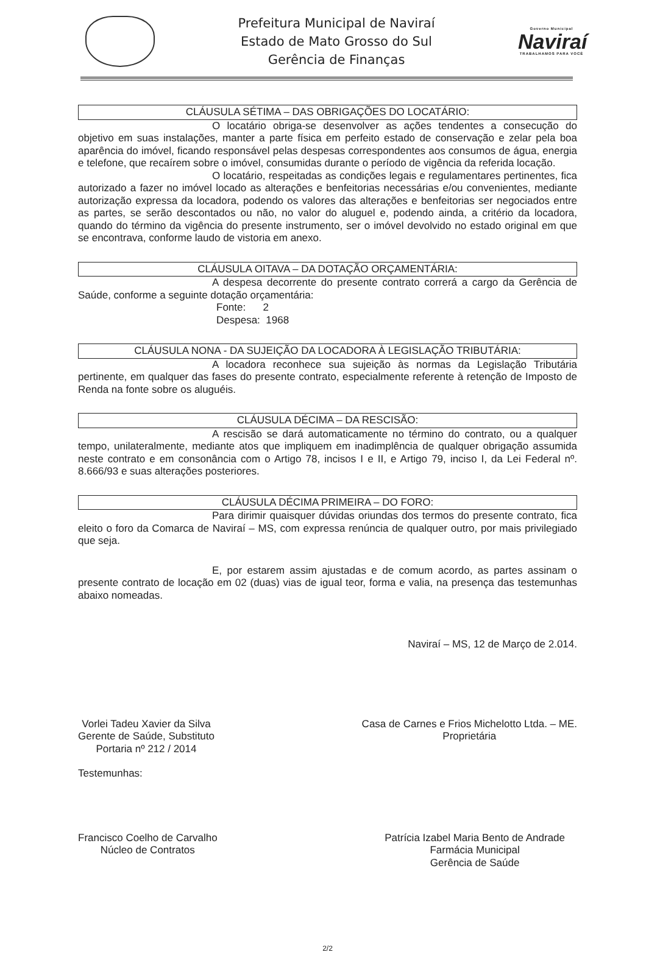Prefeitura Municipal de Naviraí
Estado de Mato Grosso do Sul
Gerência de Finanças
Governo Municipal
Naviraí
TRABALHAMOS PARA VOCÊ
CLÁUSULA SÉTIMA – DAS OBRIGAÇÕES DO LOCATÁRIO:
O locatário obriga-se desenvolver as ações tendentes a consecução do objetivo em suas instalações, manter a parte física em perfeito estado de conservação e zelar pela boa aparência do imóvel, ficando responsável pelas despesas correspondentes aos consumos de água, energia e telefone, que recaírem sobre o imóvel, consumidas durante o período de vigência da referida locação.
O locatário, respeitadas as condições legais e regulamentares pertinentes, fica autorizado a fazer no imóvel locado as alterações e benfeitorias necessárias e/ou convenientes, mediante autorização expressa da locadora, podendo os valores das alterações e benfeitorias ser negociados entre as partes, se serão descontados ou não, no valor do aluguel e, podendo ainda, a critério da locadora, quando do término da vigência do presente instrumento, ser o imóvel devolvido no estado original em que se encontrava, conforme laudo de vistoria em anexo.
CLÁUSULA OITAVA – DA DOTAÇÃO ORÇAMENTÁRIA:
A despesa decorrente do presente contrato correrá a cargo da Gerência de Saúde, conforme a seguinte dotação orçamentária:
Fonte: 2
Despesa: 1968
CLÁUSULA NONA - DA SUJEIÇÃO DA LOCADORA À LEGISLAÇÃO TRIBUTÁRIA:
A locadora reconhece sua sujeição às normas da Legislação Tributária pertinente, em qualquer das fases do presente contrato, especialmente referente à retenção de Imposto de Renda na fonte sobre os aluguéis.
CLÁUSULA DÉCIMA – DA RESCISÃO:
A rescisão se dará automaticamente no término do contrato, ou a qualquer tempo, unilateralmente, mediante atos que impliquem em inadimplência de qualquer obrigação assumida neste contrato e em consonância com o Artigo 78, incisos I e II, e Artigo 79, inciso I, da Lei Federal nº. 8.666/93 e suas alterações posteriores.
CLÁUSULA DÉCIMA PRIMEIRA – DO FORO:
Para dirimir quaisquer dúvidas oriundas dos termos do presente contrato, fica eleito o foro da Comarca de Naviraí – MS, com expressa renúncia de qualquer outro, por mais privilegiado que seja.
E, por estarem assim ajustadas e de comum acordo, as partes assinam o presente contrato de locação em 02 (duas) vias de igual teor, forma e valia, na presença das testemunhas abaixo nomeadas.
Naviraí – MS, 12 de Março de 2.014.
Vorlei Tadeu Xavier da Silva
Gerente de Saúde, Substituto
Portaria nº 212 / 2014
Casa de Carnes e Frios Michelotto Ltda. – ME.
Proprietária
Testemunhas:
Francisco Coelho de Carvalho
Núcleo de Contratos
Patrícia Izabel Maria Bento de Andrade
Farmácia Municipal
Gerência de Saúde
2/2